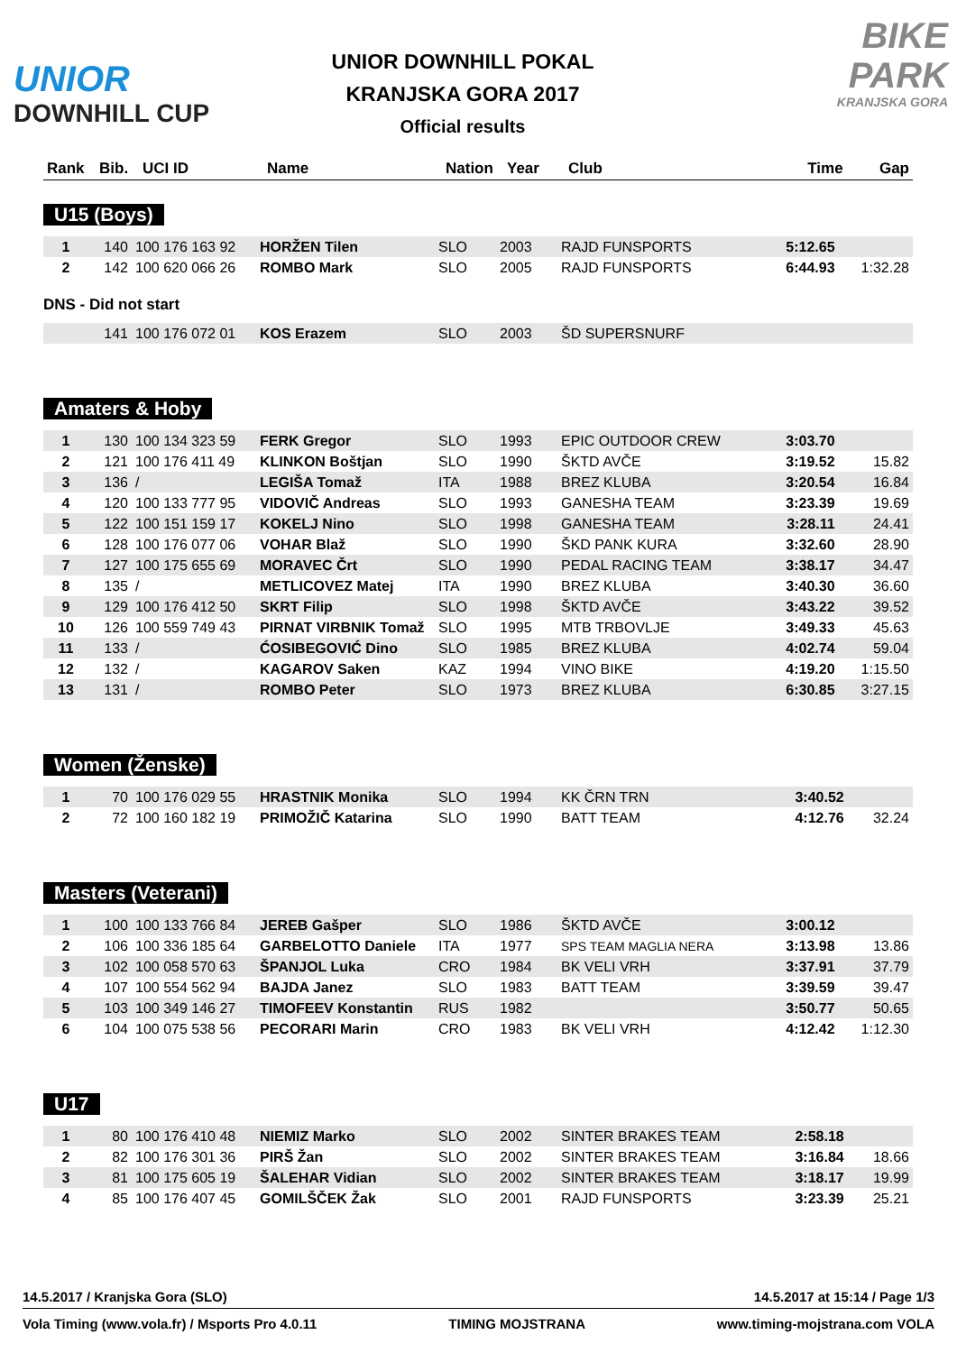UNIOR
DOWNHILL CUP
UNIOR DOWNHILL POKAL
KRANJSKA GORA 2017
Official results
BIKE
PARK
KRANJSKA GORA
| Rank | Bib. | UCI ID | Name | Nation | Year | Club | Time | Gap |
| --- | --- | --- | --- | --- | --- | --- | --- | --- |
U15 (Boys)
| 1 | 140 | 100 176 163 92 | HORŽEN Tilen | SLO | 2003 | RAJD FUNSPORTS | 5:12.65 | |
| 2 | 142 | 100 620 066 26 | ROMBO Mark | SLO | 2005 | RAJD FUNSPORTS | 6:44.93 | 1:32.28 |
DNS - Did not start
| | 141 | 100 176 072 01 | KOS Erazem | SLO | 2003 | ŠD SUPERSNURF |
Amaters & Hoby
| 1 | 130 | 100 134 323 59 | FERK Gregor | SLO | 1993 | EPIC OUTDOOR CREW | 3:03.70 | |
| 2 | 121 | 100 176 411 49 | KLINKON Boštjan | SLO | 1990 | ŠKTD AVČE | 3:19.52 | 15.82 |
| 3 | 136 | / | LEGIŠA Tomaž | ITA | 1988 | BREZ KLUBA | 3:20.54 | 16.84 |
| 4 | 120 | 100 133 777 95 | VIDOVIČ Andreas | SLO | 1993 | GANESHA TEAM | 3:23.39 | 19.69 |
| 5 | 122 | 100 151 159 17 | KOKELJ Nino | SLO | 1998 | GANESHA TEAM | 3:28.11 | 24.41 |
| 6 | 128 | 100 176 077 06 | VOHAR Blaž | SLO | 1990 | ŠKD PANK KURA | 3:32.60 | 28.90 |
| 7 | 127 | 100 175 655 69 | MORAVEC Črt | SLO | 1990 | PEDAL RACING TEAM | 3:38.17 | 34.47 |
| 8 | 135 | / | METLICOVEZ Matej | ITA | 1990 | BREZ KLUBA | 3:40.30 | 36.60 |
| 9 | 129 | 100 176 412 50 | SKRT Filip | SLO | 1998 | ŠKTD AVČE | 3:43.22 | 39.52 |
| 10 | 126 | 100 559 749 43 | PIRNAT VIRBNIK Tomaž | SLO | 1995 | MTB TRBOVLJE | 3:49.33 | 45.63 |
| 11 | 133 | / | ĆOSIBEGOVIĆ Dino | SLO | 1985 | BREZ KLUBA | 4:02.74 | 59.04 |
| 12 | 132 | / | KAGAROV Saken | KAZ | 1994 | VINO BIKE | 4:19.20 | 1:15.50 |
| 13 | 131 | / | ROMBO Peter | SLO | 1973 | BREZ KLUBA | 6:30.85 | 3:27.15 |
Women (Ženske)
| 1 | 70 | 100 176 029 55 | HRASTNIK Monika | SLO | 1994 | KK ČRN TRN | 3:40.52 | |
| 2 | 72 | 100 160 182 19 | PRIMOŽIČ Katarina | SLO | 1990 | BATT TEAM | 4:12.76 | 32.24 |
Masters (Veterani)
| 1 | 100 | 100 133 766 84 | JEREB Gašper | SLO | 1986 | ŠKTD AVČE | 3:00.12 | |
| 2 | 106 | 100 336 185 64 | GARBELOTTO Daniele | ITA | 1977 | SPS TEAM MAGLIA NERA | 3:13.98 | 13.86 |
| 3 | 102 | 100 058 570 63 | ŠPANJOL Luka | CRO | 1984 | BK VELI VRH | 3:37.91 | 37.79 |
| 4 | 107 | 100 554 562 94 | BAJDA Janez | SLO | 1983 | BATT TEAM | 3:39.59 | 39.47 |
| 5 | 103 | 100 349 146 27 | TIMOFEEV Konstantin | RUS | 1982 | | 3:50.77 | 50.65 |
| 6 | 104 | 100 075 538 56 | PECORARI Marin | CRO | 1983 | BK VELI VRH | 4:12.42 | 1:12.30 |
U17
| 1 | 80 | 100 176 410 48 | NIEMIZ Marko | SLO | 2002 | SINTER BRAKES TEAM | 2:58.18 | |
| 2 | 82 | 100 176 301 36 | PIRŠ Žan | SLO | 2002 | SINTER BRAKES TEAM | 3:16.84 | 18.66 |
| 3 | 81 | 100 175 605 19 | ŠALEHAR Vidian | SLO | 2002 | SINTER BRAKES TEAM | 3:18.17 | 19.99 |
| 4 | 85 | 100 176 407 45 | GOMILŠČEK Žak | SLO | 2001 | RAJD FUNSPORTS | 3:23.39 | 25.21 |
14.5.2017 / Kranjska Gora (SLO) 14.5.2017 at 15:14 / Page 1/3
Vola Timing (www.vola.fr) / Msports Pro 4.0.11 TIMING MOJSTRANA www.timing-mojstrana.com VOLA